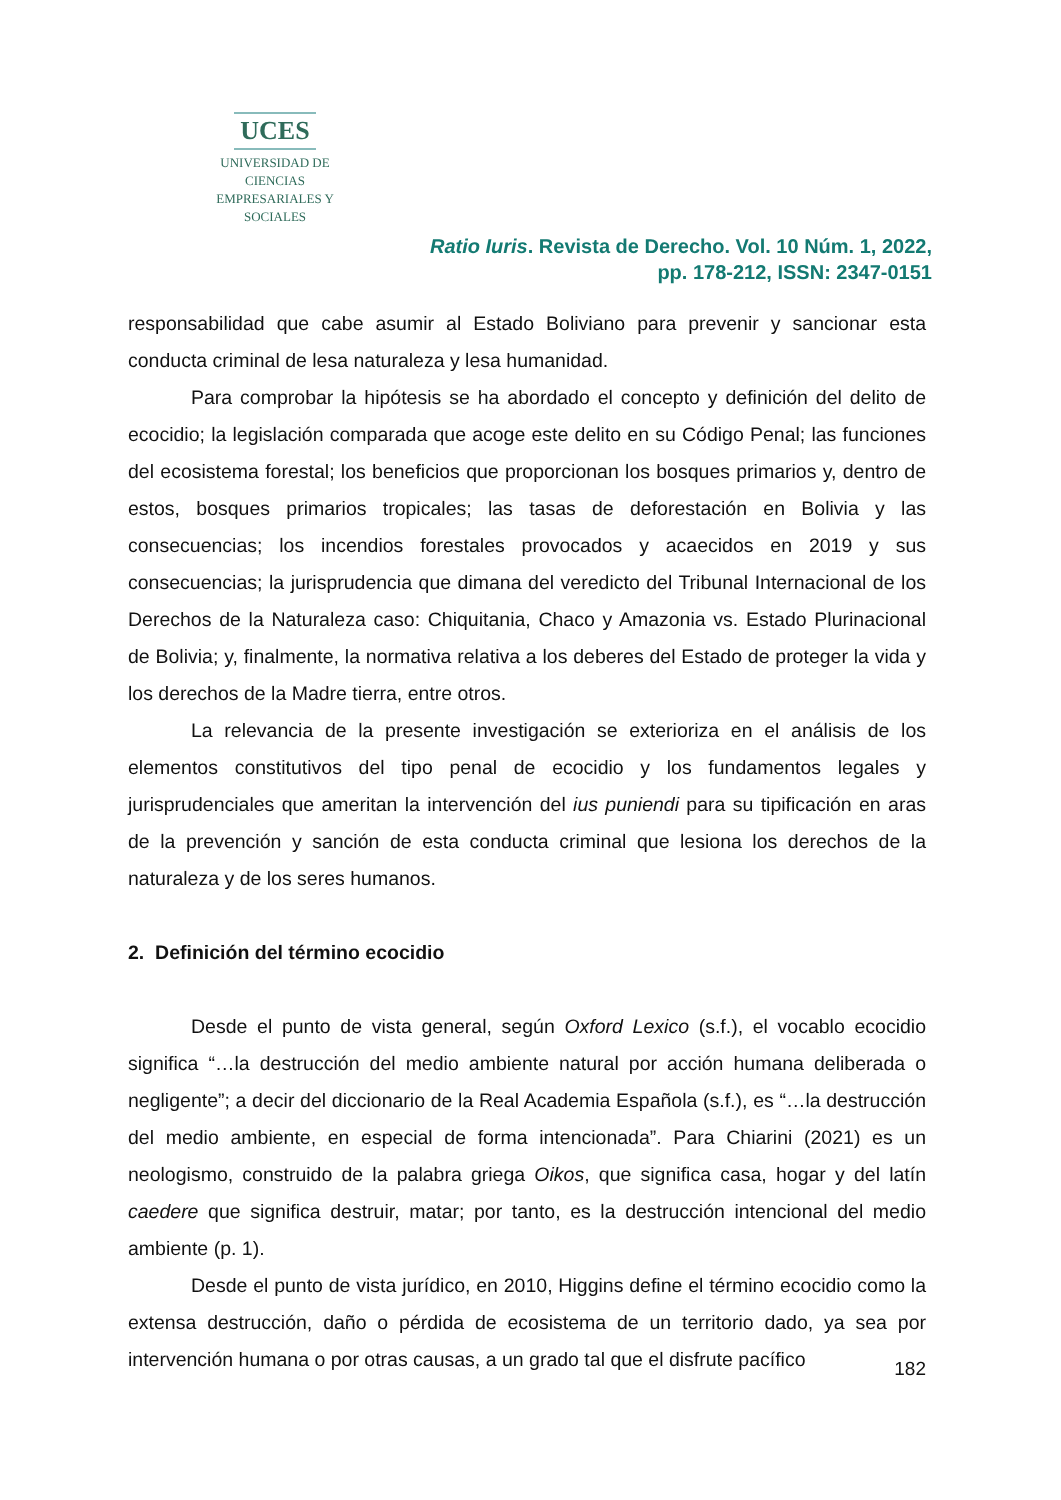UCES
UNIVERSIDAD DE CIENCIAS
EMPRESARIALES Y SOCIALES
Ratio Iuris. Revista de Derecho. Vol. 10 Núm. 1, 2022,
pp. 178-212, ISSN: 2347-0151
responsabilidad que cabe asumir al Estado Boliviano para prevenir y sancionar esta conducta criminal de lesa naturaleza y lesa humanidad.
Para comprobar la hipótesis se ha abordado el concepto y definición del delito de ecocidio; la legislación comparada que acoge este delito en su Código Penal; las funciones del ecosistema forestal; los beneficios que proporcionan los bosques primarios y, dentro de estos, bosques primarios tropicales; las tasas de deforestación en Bolivia y las consecuencias; los incendios forestales provocados y acaecidos en 2019 y sus consecuencias; la jurisprudencia que dimana del veredicto del Tribunal Internacional de los Derechos de la Naturaleza caso: Chiquitania, Chaco y Amazonia vs. Estado Plurinacional de Bolivia; y, finalmente, la normativa relativa a los deberes del Estado de proteger la vida y los derechos de la Madre tierra, entre otros.
La relevancia de la presente investigación se exterioriza en el análisis de los elementos constitutivos del tipo penal de ecocidio y los fundamentos legales y jurisprudenciales que ameritan la intervención del ius puniendi para su tipificación en aras de la prevención y sanción de esta conducta criminal que lesiona los derechos de la naturaleza y de los seres humanos.
2. Definición del término ecocidio
Desde el punto de vista general, según Oxford Lexico (s.f.), el vocablo ecocidio significa “…la destrucción del medio ambiente natural por acción humana deliberada o negligente”; a decir del diccionario de la Real Academia Española (s.f.), es “…la destrucción del medio ambiente, en especial de forma intencionada”. Para Chiarini (2021) es un neologismo, construido de la palabra griega Oikos, que significa casa, hogar y del latín caedere que significa destruir, matar; por tanto, es la destrucción intencional del medio ambiente (p. 1).
Desde el punto de vista jurídico, en 2010, Higgins define el término ecocidio como la extensa destrucción, daño o pérdida de ecosistema de un territorio dado, ya sea por intervención humana o por otras causas, a un grado tal que el disfrute pacífico
182